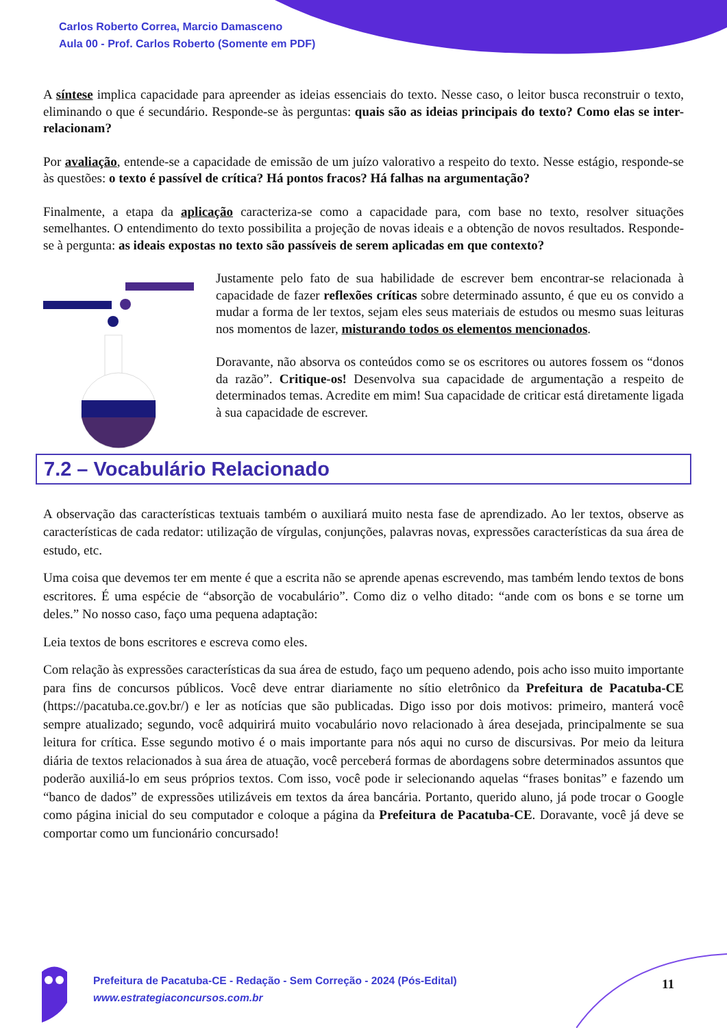Carlos Roberto Correa, Marcio Damasceno
Aula 00 - Prof. Carlos Roberto (Somente em PDF)
A síntese implica capacidade para apreender as ideias essenciais do texto. Nesse caso, o leitor busca reconstruir o texto, eliminando o que é secundário. Responde-se às perguntas: quais são as ideias principais do texto? Como elas se inter-relacionam?
Por avaliação, entende-se a capacidade de emissão de um juízo valorativo a respeito do texto. Nesse estágio, responde-se às questões: o texto é passível de crítica? Há pontos fracos? Há falhas na argumentação?
Finalmente, a etapa da aplicação caracteriza-se como a capacidade para, com base no texto, resolver situações semelhantes. O entendimento do texto possibilita a projeção de novas ideais e a obtenção de novos resultados. Responde-se à pergunta: as ideais expostas no texto são passíveis de serem aplicadas em que contexto?
Justamente pelo fato de sua habilidade de escrever bem encontrar-se relacionada à capacidade de fazer reflexões críticas sobre determinado assunto, é que eu os convido a mudar a forma de ler textos, sejam eles seus materiais de estudos ou mesmo suas leituras nos momentos de lazer, misturando todos os elementos mencionados.
Doravante, não absorva os conteúdos como se os escritores ou autores fossem os “donos da razão”. Critique-os! Desenvolva sua capacidade de argumentação a respeito de determinados temas. Acredite em mim! Sua capacidade de criticar está diretamente ligada à sua capacidade de escrever.
7.2 – Vocabulário Relacionado
A observação das características textuais também o auxiliará muito nesta fase de aprendizado. Ao ler textos, observe as características de cada redator: utilização de vírgulas, conjunções, palavras novas, expressões características da sua área de estudo, etc.
Uma coisa que devemos ter em mente é que a escrita não se aprende apenas escrevendo, mas também lendo textos de bons escritores. É uma espécie de “absorção de vocabulário”. Como diz o velho ditado: “ande com os bons e se torne um deles.” No nosso caso, faço uma pequena adaptação:
Leia textos de bons escritores e escreva como eles.
Com relação às expressões características da sua área de estudo, faço um pequeno adendo, pois acho isso muito importante para fins de concursos públicos. Você deve entrar diariamente no sítio eletrônico da Prefeitura de Pacatuba-CE (https://pacatuba.ce.gov.br/) e ler as notícias que são publicadas. Digo isso por dois motivos: primeiro, manterá você sempre atualizado; segundo, você adquirirá muito vocabulário novo relacionado à área desejada, principalmente se sua leitura for crítica. Esse segundo motivo é o mais importante para nós aqui no curso de discursivas. Por meio da leitura diária de textos relacionados à sua área de atuação, você perceberá formas de abordagens sobre determinados assuntos que poderão auxiliá-lo em seus próprios textos. Com isso, você pode ir selecionando aquelas “frases bonitas” e fazendo um “banco de dados” de expressões utilizáveis em textos da área bancária. Portanto, querido aluno, já pode trocar o Google como página inicial do seu computador e coloque a página da Prefeitura de Pacatuba-CE. Doravante, você já deve se comportar como um funcionário concursado!
Prefeitura de Pacatuba-CE - Redação - Sem Correção - 2024 (Pós-Edital)
www.estrategiaconcursos.com.br
11